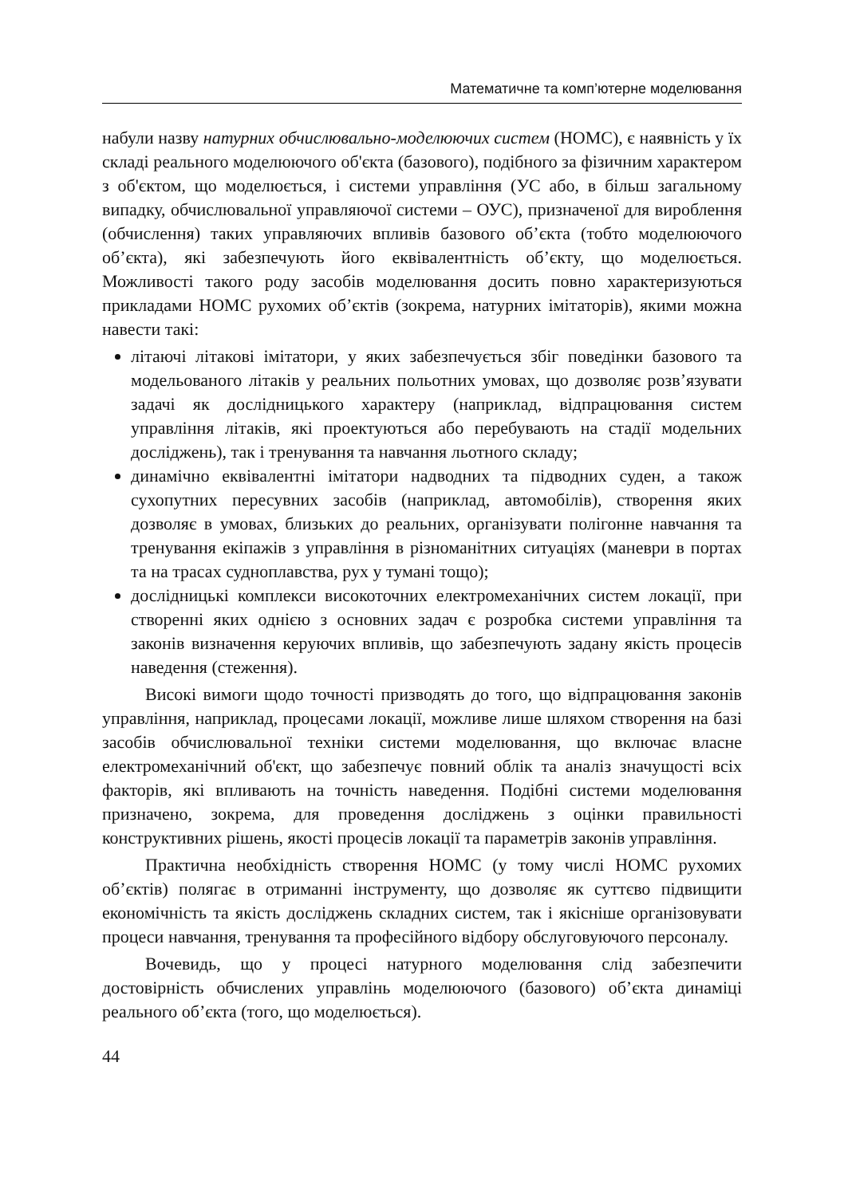Математичне та комп’ютерне моделювання
набули назву натурних обчислювально-моделюючих систем (НОМС), є наявність у їх складі реального моделюючого об'єкта (базового), подібного за фізичним характером з об'єктом, що моделюється, і системи управління (УС або, в більш загальному випадку, обчислювальної управляючої системи – ОУС), призначеної для вироблення (обчислення) таких управляючих впливів базового об’єкта (тобто моделюючого об’єкта), які забезпечують його еквівалентність об’єкту, що моделюється. Можливості такого роду засобів моделювання досить повно характеризуються прикладами НОМС рухомих об’єктів (зокрема, натурних імітаторів), якими можна навести такі:
літаючі літакові імітатори, у яких забезпечується збіг поведінки базового та модельованого літаків у реальних польотних умовах, що дозволяє розв’язувати задачі як дослідницького характеру (наприклад, відпрацювання систем управління літаків, які проектуються або перебувають на стадії модельних досліджень), так і тренування та навчання льотного складу;
динамічно еквівалентні імітатори надводних та підводних суден, а також сухопутних пересувних засобів (наприклад, автомобілів), створення яких дозволяє в умовах, близьких до реальних, організувати полігонне навчання та тренування екіпажів з управління в різноманітних ситуаціях (маневри в портах та на трасах судноплавства, рух у тумані тощо);
дослідницькі комплекси високоточних електромеханічних систем локації, при створенні яких однією з основних задач є розробка системи управління та законів визначення керуючих впливів, що забезпечують задану якість процесів наведення (стеження).
Високі вимоги щодо точності призводять до того, що відпрацювання законів управління, наприклад, процесами локації, можливе лише шляхом створення на базі засобів обчислювальної техніки системи моделювання, що включає власне електромеханічний об'єкт, що забезпечує повний облік та аналіз значущості всіх факторів, які впливають на точність наведення. Подібні системи моделювання призначено, зокрема, для проведення досліджень з оцінки правильності конструктивних рішень, якості процесів локації та параметрів законів управління.
Практична необхідність створення НОМС (у тому числі НОМС рухомих об’єктів) полягає в отриманні інструменту, що дозволяє як суттєво підвищити економічність та якість досліджень складних систем, так і якісніше організовувати процеси навчання, тренування та професійного відбору обслуговуючого персоналу.
Вочевидь, що у процесі натурного моделювання слід забезпечити достовірність обчислених управлінь моделюючого (базового) об’єкта динаміці реального об’єкта (того, що моделюється).
44